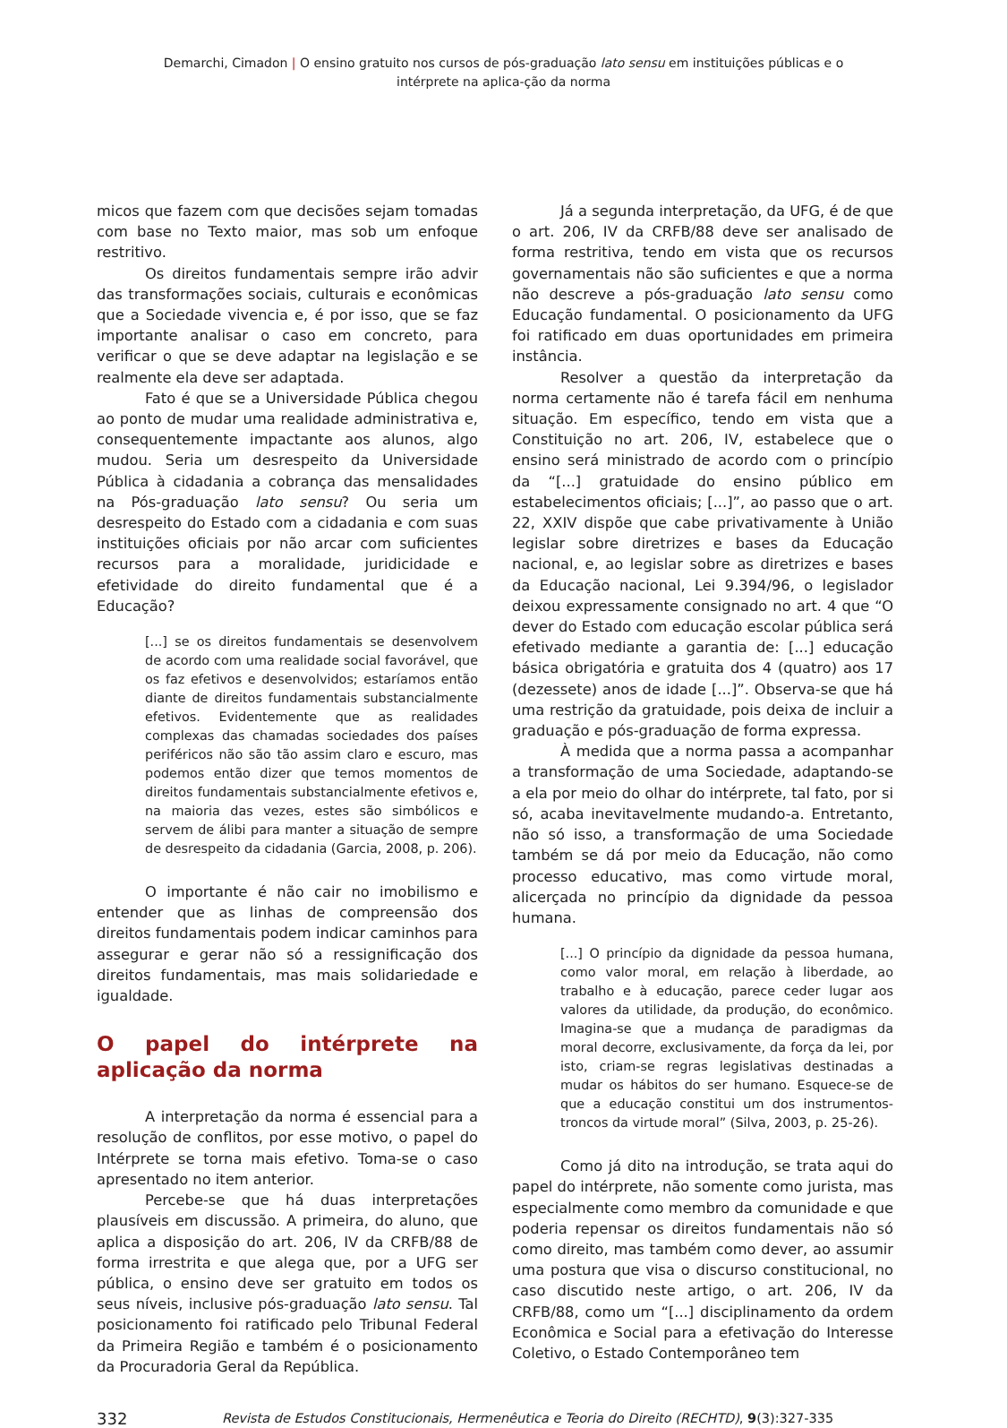Demarchi, Cimadon | O ensino gratuito nos cursos de pós-graduação lato sensu em instituições públicas e o intérprete na aplica-ção da norma
micos que fazem com que decisões sejam tomadas com base no Texto maior, mas sob um enfoque restritivo.
Os direitos fundamentais sempre irão advir das transformações sociais, culturais e econômicas que a Sociedade vivencia e, é por isso, que se faz importante analisar o caso em concreto, para verificar o que se deve adaptar na legislação e se realmente ela deve ser adaptada.
Fato é que se a Universidade Pública chegou ao ponto de mudar uma realidade administrativa e, consequentemente impactante aos alunos, algo mudou. Seria um desrespeito da Universidade Pública à cidadania a cobrança das mensalidades na Pós-graduação lato sensu? Ou seria um desrespeito do Estado com a cidadania e com suas instituições oficiais por não arcar com suficientes recursos para a moralidade, juridicidade e efetividade do direito fundamental que é a Educação?
[...] se os direitos fundamentais se desenvolvem de acordo com uma realidade social favorável, que os faz efetivos e desenvolvidos; estaríamos então diante de direitos fundamentais substancialmente efetivos. Evidentemente que as realidades complexas das chamadas sociedades dos países periféricos não são tão assim claro e escuro, mas podemos então dizer que temos momentos de direitos fundamentais substancialmente efetivos e, na maioria das vezes, estes são simbólicos e servem de álibi para manter a situação de sempre de desrespeito da cidadania (Garcia, 2008, p. 206).
O importante é não cair no imobilismo e entender que as linhas de compreensão dos direitos fundamentais podem indicar caminhos para assegurar e gerar não só a ressignificação dos direitos fundamentais, mas mais solidariedade e igualdade.
O papel do intérprete na aplicação da norma
A interpretação da norma é essencial para a resolução de conflitos, por esse motivo, o papel do Intérprete se torna mais efetivo. Toma-se o caso apresentado no item anterior.
Percebe-se que há duas interpretações plausíveis em discussão. A primeira, do aluno, que aplica a disposição do art. 206, IV da CRFB/88 de forma irrestrita e que alega que, por a UFG ser pública, o ensino deve ser gratuito em todos os seus níveis, inclusive pós-graduação lato sensu. Tal posicionamento foi ratificado pelo Tribunal Federal da Primeira Região e também é o posicionamento da Procuradoria Geral da República.
Já a segunda interpretação, da UFG, é de que o art. 206, IV da CRFB/88 deve ser analisado de forma restritiva, tendo em vista que os recursos governamentais não são suficientes e que a norma não descreve a pós-graduação lato sensu como Educação fundamental. O posicionamento da UFG foi ratificado em duas oportunidades em primeira instância.
Resolver a questão da interpretação da norma certamente não é tarefa fácil em nenhuma situação. Em específico, tendo em vista que a Constituição no art. 206, IV, estabelece que o ensino será ministrado de acordo com o princípio da “[...] gratuidade do ensino público em estabelecimentos oficiais; [...]”, ao passo que o art. 22, XXIV dispõe que cabe privativamente à União legislar sobre diretrizes e bases da Educação nacional, e, ao legislar sobre as diretrizes e bases da Educação nacional, Lei 9.394/96, o legislador deixou expressamente consignado no art. 4 que “O dever do Estado com educação escolar pública será efetivado mediante a garantia de: [...] educação básica obrigatória e gratuita dos 4 (quatro) aos 17 (dezessete) anos de idade [...]”. Observa-se que há uma restrição da gratuidade, pois deixa de incluir a graduação e pós-graduação de forma expressa.
À medida que a norma passa a acompanhar a transformação de uma Sociedade, adaptando-se a ela por meio do olhar do intérprete, tal fato, por si só, acaba inevitavelmente mudando-a. Entretanto, não só isso, a transformação de uma Sociedade também se dá por meio da Educação, não como processo educativo, mas como virtude moral, alicerçada no princípio da dignidade da pessoa humana.
[...] O princípio da dignidade da pessoa humana, como valor moral, em relação à liberdade, ao trabalho e à educação, parece ceder lugar aos valores da utilidade, da produção, do econômico. Imagina-se que a mudança de paradigmas da moral decorre, exclusivamente, da força da lei, por isto, criam-se regras legislativas destinadas a mudar os hábitos do ser humano. Esquece-se de que a educação constitui um dos instrumentos-troncos da virtude moral” (Silva, 2003, p. 25-26).
Como já dito na introdução, se trata aqui do papel do intérprete, não somente como jurista, mas especialmente como membro da comunidade e que poderia repensar os direitos fundamentais não só como direito, mas também como dever, ao assumir uma postura que visa o discurso constitucional, no caso discutido neste artigo, o art. 206, IV da CRFB/88, como um “[...] disciplinamento da ordem Econômica e Social para a efetivação do Interesse Coletivo, o Estado Contemporâneo tem
332 Revista de Estudos Constitucionais, Hermenêutica e Teoria do Direito (RECHTD), 9(3):327-335